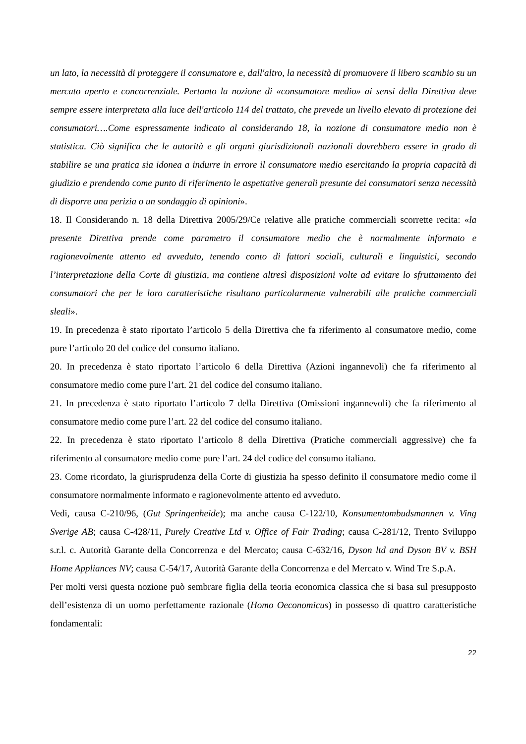un lato, la necessità di proteggere il consumatore e, dall'altro, la necessità di promuovere il libero scambio su un mercato aperto e concorrenziale. Pertanto la nozione di «consumatore medio» ai sensi della Direttiva deve sempre essere interpretata alla luce dell'articolo 114 del trattato, che prevede un livello elevato di protezione dei consumatori….Come espressamente indicato al considerando 18, la nozione di consumatore medio non è statistica. Ciò significa che le autorità e gli organi giurisdizionali nazionali dovrebbero essere in grado di stabilire se una pratica sia idonea a indurre in errore il consumatore medio esercitando la propria capacità di giudizio e prendendo come punto di riferimento le aspettative generali presunte dei consumatori senza necessità di disporre una perizia o un sondaggio di opinioni».
18. Il Considerando n. 18 della Direttiva 2005/29/Ce relative alle pratiche commerciali scorrette recita: «la presente Direttiva prende come parametro il consumatore medio che è normalmente informato e ragionevolmente attento ed avveduto, tenendo conto di fattori sociali, culturali e linguistici, secondo l’interpretazione della Corte di giustizia, ma contiene altresì disposizioni volte ad evitare lo sfruttamento dei consumatori che per le loro caratteristiche risultano particolarmente vulnerabili alle pratiche commerciali sleali».
19. In precedenza è stato riportato l’articolo 5 della Direttiva che fa riferimento al consumatore medio, come pure l’articolo 20 del codice del consumo italiano.
20. In precedenza è stato riportato l’articolo 6 della Direttiva (Azioni ingannevoli) che fa riferimento al consumatore medio come pure l’art. 21 del codice del consumo italiano.
21. In precedenza è stato riportato l’articolo 7 della Direttiva (Omissioni ingannevoli) che fa riferimento al consumatore medio come pure l’art. 22 del codice del consumo italiano.
22. In precedenza è stato riportato l’articolo 8 della Direttiva (Pratiche commerciali aggressive) che fa riferimento al consumatore medio come pure l’art. 24 del codice del consumo italiano.
23. Come ricordato, la giurisprudenza della Corte di giustizia ha spesso definito il consumatore medio come il consumatore normalmente informato e ragionevolmente attento ed avveduto.
Vedi, causa C-210/96, (Gut Springenheide); ma anche causa C-122/10, Konsumentombudsmannen v. Ving Sverige AB; causa C-428/11, Purely Creative Ltd v. Office of Fair Trading; causa C-281/12, Trento Sviluppo s.r.l. c. Autorità Garante della Concorrenza e del Mercato; causa C-632/16, Dyson ltd and Dyson BV v. BSH Home Appliances NV; causa C-54/17, Autorità Garante della Concorrenza e del Mercato v. Wind Tre S.p.A.
Per molti versi questa nozione può sembrare figlia della teoria economica classica che si basa sul presupposto dell’esistenza di un uomo perfettamente razionale (Homo Oeconomicus) in possesso di quattro caratteristiche fondamentali:
22